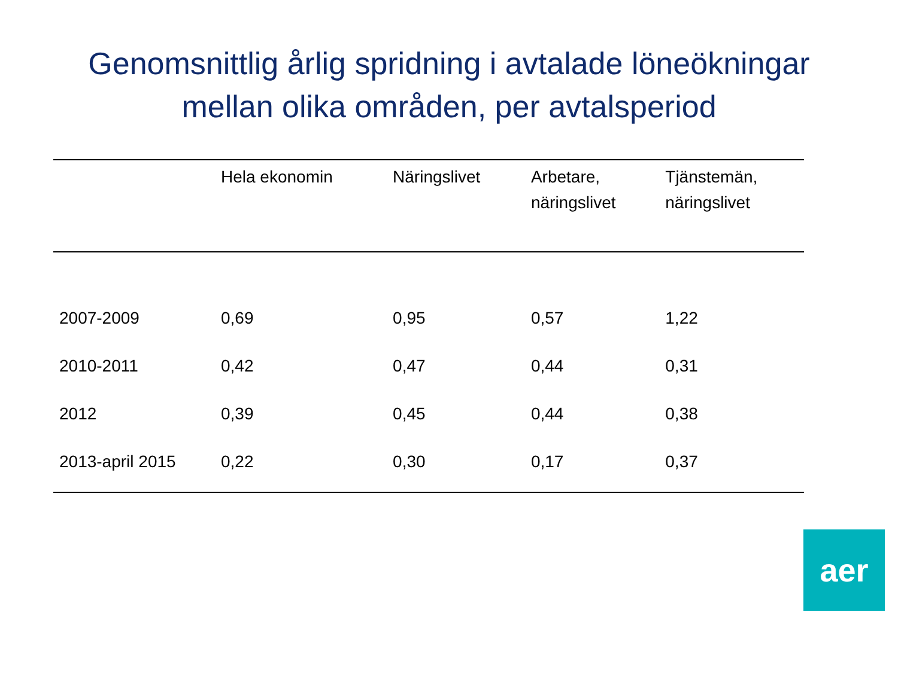Genomsnittlig årlig spridning i avtalade löneökningar
mellan olika områden, per avtalsperiod
| | Hela ekonomin | Näringslivet | Arbetare, näringslivet | Tjänstemän, näringslivet |
| --- | --- | --- | --- | --- |
| 2007-2009 | 0,69 | 0,95 | 0,57 | 1,22 |
| 2010-2011 | 0,42 | 0,47 | 0,44 | 0,31 |
| 2012 | 0,39 | 0,45 | 0,44 | 0,38 |
| 2013-april 2015 | 0,22 | 0,30 | 0,17 | 0,37 |
aer